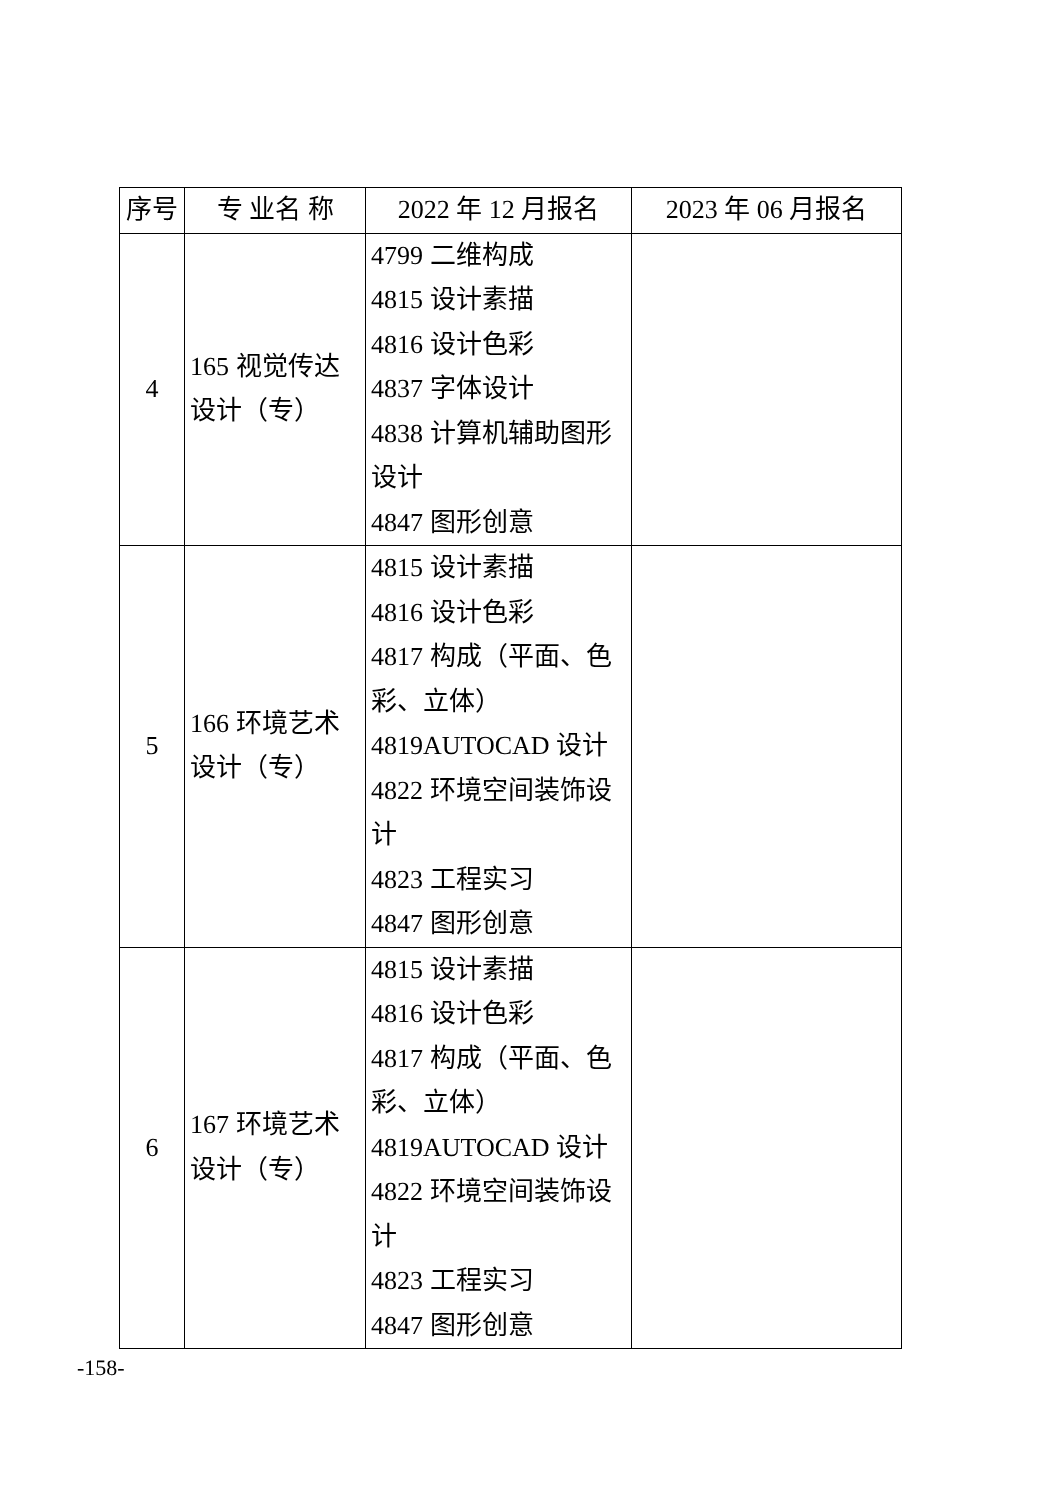| 序号 | 专 业名 称 | 2022 年 12 月报名 | 2023 年 06 月报名 |
| --- | --- | --- | --- |
| 4 | 165 视觉传达设计（专） | 4799 二维构成 4815 设计素描 4816 设计色彩 4837 字体设计 4838 计算机辅助图形设计 4847 图形创意 | |
| 5 | 166 环境艺术设计（专） | 4815 设计素描 4816 设计色彩 4817 构成（平面、色彩、立体） 4819AUTOCAD 设计 4822 环境空间装饰设计 4823 工程实习 4847 图形创意 | |
| 6 | 167 环境艺术设计（专） | 4815 设计素描 4816 设计色彩 4817 构成（平面、色彩、立体） 4819AUTOCAD 设计 4822 环境空间装饰设计 4823 工程实习 4847 图形创意 | |
-158-